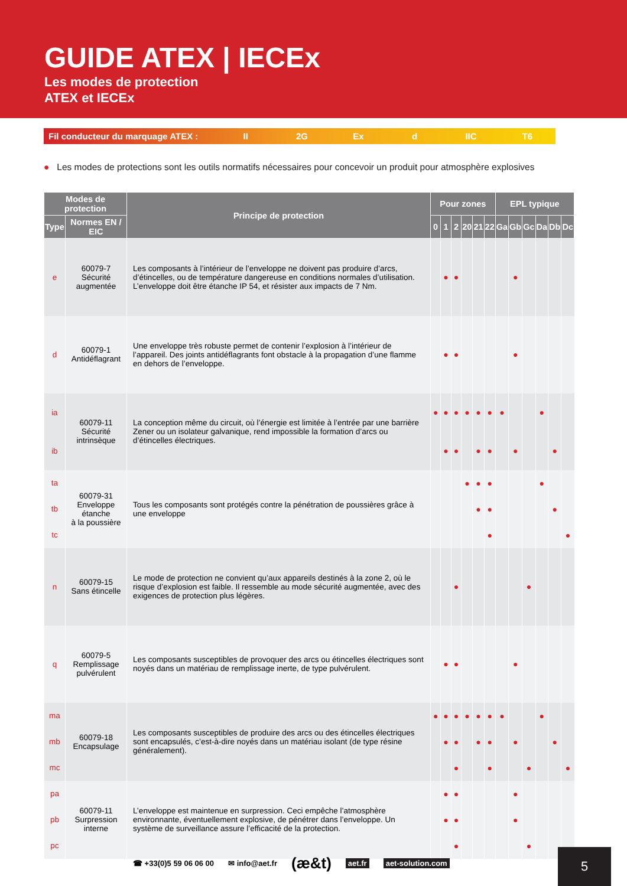GUIDE ATEX | IECEx
Les modes de protection
ATEX et IECEx
Fil conducteur du marquage ATEX : II 2G Ex d IIC T6
● Les modes de protections sont les outils normatifs nécessaires pour concevoir un produit pour atmosphère explosives
| Modes de protection | | Principe de protection | Pour zones | | | | | | EPL typique | | | | | |
| --- | --- | --- | --- | --- | --- | --- | --- | --- | --- | --- | --- | --- | --- | --- |
| Type | Normes EN / EIC | | 0 | 1 | 2 | 20 | 21 | 22 | Ga | Gb | Gc | Da | Db | Dc |
| e | 60079-7 Sécurité augmentée | Les composants à l’intérieur de l’enveloppe ne doivent pas produire d’arcs, d’étincelles, ou de température dangereuse en conditions normales d’utilisation. L’enveloppe doit être étanche IP 54, et résister aux impacts de 7 Nm. | | ● | ● | | | | | ● | | | | |
| d | 60079-1 Antidéflagrant | Une enveloppe très robuste permet de contenir l’explosion à l’intérieur de l’appareil. Des joints antidéflagrants font obstacle à la propagation d’une flamme en dehors de l’enveloppe. | | ● | ● | | | | | ● | | | | |
| ia | 60079-11 Sécurité intrinsèque | La conception même du circuit, où l’énergie est limitée à l’entrée par une barrière Zener ou un isolateur galvanique, rend impossible la formation d’arcs ou d’étincelles électriques. | ● | ● | ● | ● | ● | ● | ● | | | ● | | |
| ib | | | | ● | ● | | ● | ● | | ● | | | ● | |
| ta | 60079-31 Enveloppe étanche à la poussière | Tous les composants sont protégés contre la pénétration de poussières grâce à une enveloppe | | | | ● | ● | ● | | | | ● | | |
| tb | | | | | | | ● | ● | | | | | ● | |
| tc | | | | | | | | ● | | | | | | ● |
| n | 60079-15 Sans étincelle | Le mode de protection ne convient qu’aux appareils destinés à la zone 2, où le risque d’explosion est faible. Il ressemble au mode sécurité augmentée, avec des exigences de protection plus légères. | | | ● | | | | | | ● | | | |
| q | 60079-5 Remplissage pulvérulent | Les composants susceptibles de provoquer des arcs ou étincelles électriques sont noyés dans un matériau de remplissage inerte, de type pulvérulent. | | ● | ● | | | | | ● | | | | |
| ma | 60079-18 Encapsulage | Les composants susceptibles de produire des arcs ou des étincelles électriques sont encapsulés, c’est-à-dire noyés dans un matériau isolant (de type résine généralement). | ● | ● | ● | ● | ● | ● | ● | | | ● | | |
| mb | | | | ● | ● | | ● | ● | | ● | | | ● | |
| mc | | | | | ● | | | ● | | | ● | | | ● |
| pa | 60079-11 Surpression interne | L’enveloppe est maintenue en surpression. Ceci empêche l’atmosphère environnante, éventuellement explosive, de pénétrer dans l’enveloppe. Un système de surveillance assure l’efficacité de la protection. | | ● | ● | | | | | ● | | | | |
| pb | | | | ● | ● | | | | | ● | | | | |
| pc | | | | | ● | | | | | | ● | | | |
☎ +33(0)5 59 06 06 00 ✉ info@aet.fr (æ&t) aet.fr aet-solution.com
5